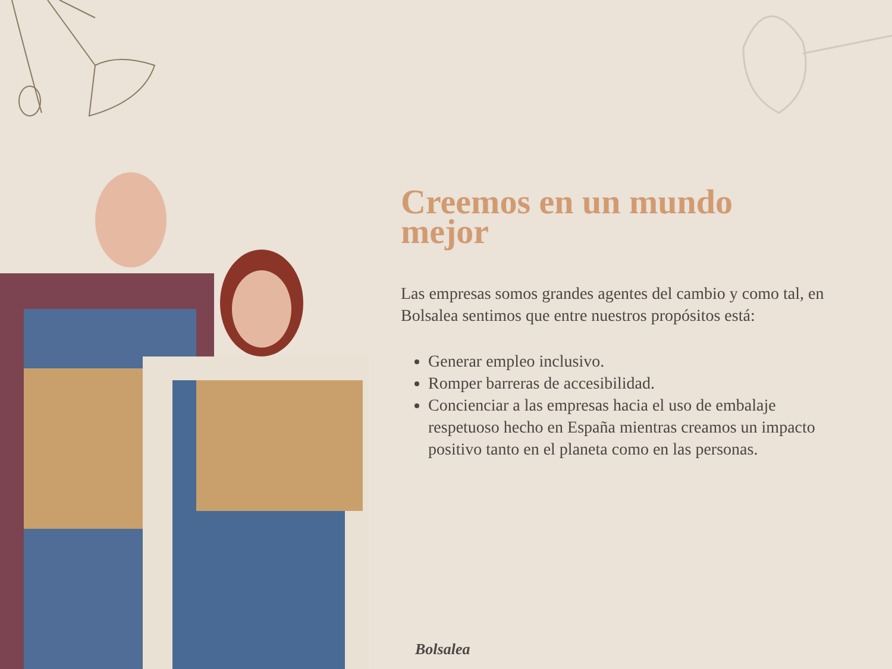Creemos en un mundo mejor
Las empresas somos grandes agentes del cambio y como tal, en Bolsalea sentimos que entre nuestros propósitos está:
Generar empleo inclusivo.
Romper barreras de accesibilidad.
Concienciar a las empresas hacia el uso de embalaje respetuoso hecho en España mientras creamos un impacto positivo tanto en el planeta como en las personas.
Bolsalea